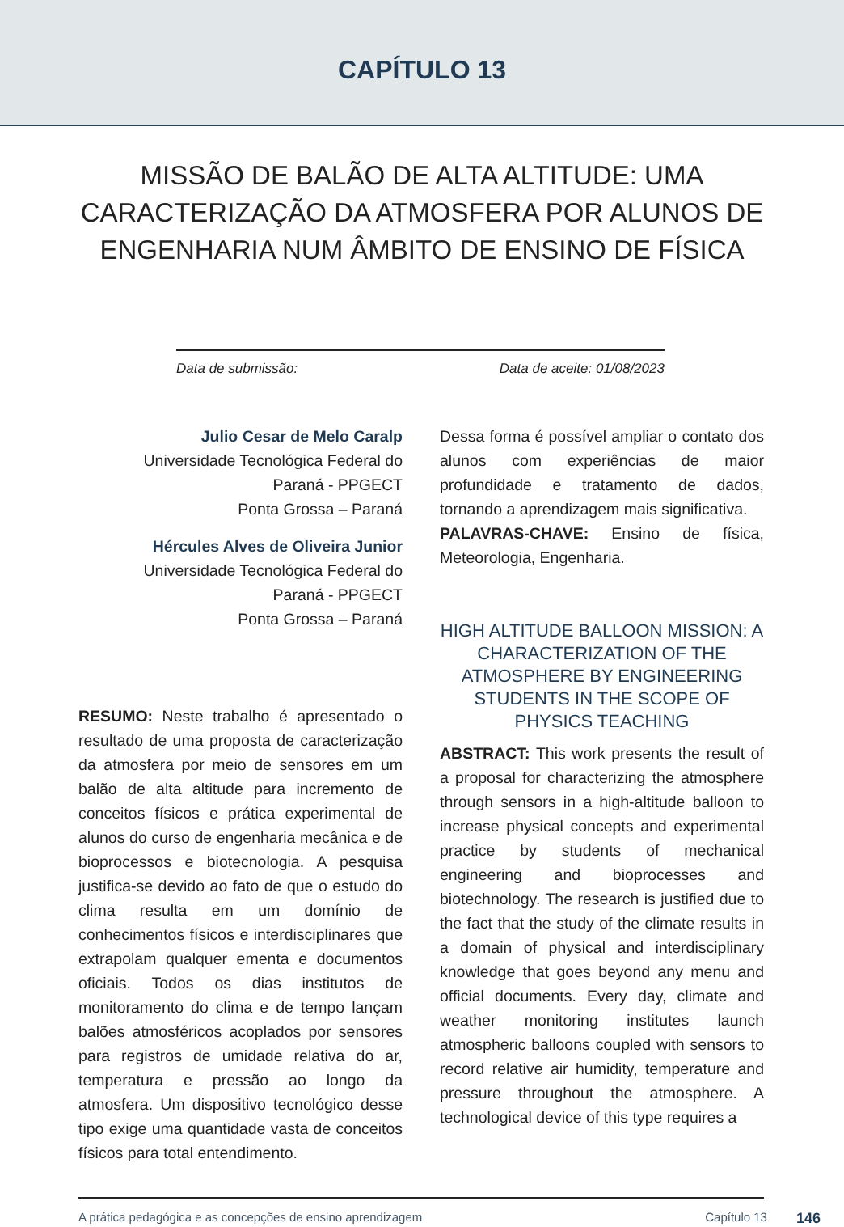CAPÍTULO 13
MISSÃO DE BALÃO DE ALTA ALTITUDE: UMA CARACTERIZAÇÃO DA ATMOSFERA POR ALUNOS DE ENGENHARIA NUM ÂMBITO DE ENSINO DE FÍSICA
Data de submissão: Data de aceite: 01/08/2023
Julio Cesar de Melo Caralp
Universidade Tecnológica Federal do
Paraná - PPGECT
Ponta Grossa – Paraná
Hércules Alves de Oliveira Junior
Universidade Tecnológica Federal do
Paraná - PPGECT
Ponta Grossa – Paraná
RESUMO: Neste trabalho é apresentado o resultado de uma proposta de caracterização da atmosfera por meio de sensores em um balão de alta altitude para incremento de conceitos físicos e prática experimental de alunos do curso de engenharia mecânica e de bioprocessos e biotecnologia. A pesquisa justifica-se devido ao fato de que o estudo do clima resulta em um domínio de conhecimentos físicos e interdisciplinares que extrapolam qualquer ementa e documentos oficiais. Todos os dias institutos de monitoramento do clima e de tempo lançam balões atmosféricos acoplados por sensores para registros de umidade relativa do ar, temperatura e pressão ao longo da atmosfera. Um dispositivo tecnológico desse tipo exige uma quantidade vasta de conceitos físicos para total entendimento.
Dessa forma é possível ampliar o contato dos alunos com experiências de maior profundidade e tratamento de dados, tornando a aprendizagem mais significativa.
PALAVRAS-CHAVE: Ensino de física, Meteorologia, Engenharia.
HIGH ALTITUDE BALLOON MISSION: A CHARACTERIZATION OF THE ATMOSPHERE BY ENGINEERING STUDENTS IN THE SCOPE OF PHYSICS TEACHING
ABSTRACT: This work presents the result of a proposal for characterizing the atmosphere through sensors in a high-altitude balloon to increase physical concepts and experimental practice by students of mechanical engineering and bioprocesses and biotechnology. The research is justified due to the fact that the study of the climate results in a domain of physical and interdisciplinary knowledge that goes beyond any menu and official documents. Every day, climate and weather monitoring institutes launch atmospheric balloons coupled with sensors to record relative air humidity, temperature and pressure throughout the atmosphere. A technological device of this type requires a
A prática pedagógica e as concepções de ensino aprendizagem Capítulo 13 146